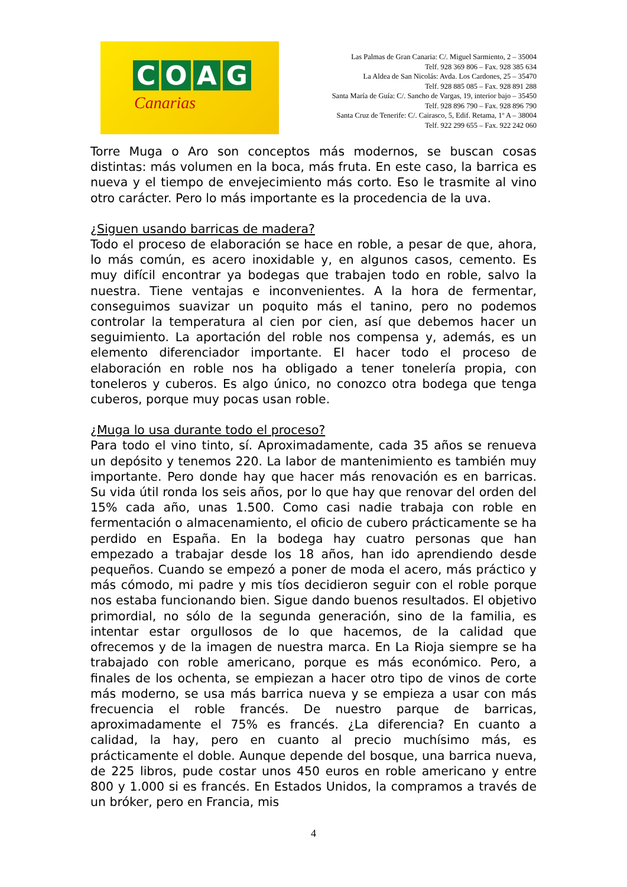COAG
Canarias
Las Palmas de Gran Canaria: C/. Miguel Sarmiento, 2 – 35004
Telf. 928 369 806 – Fax. 928 385 634
La Aldea de San Nicolás: Avda. Los Cardones, 25 – 35470
Telf. 928 885 085 – Fax. 928 891 288
Santa María de Guía: C/. Sancho de Vargas, 19, interior bajo – 35450
Telf. 928 896 790 – Fax. 928 896 790
Santa Cruz de Tenerife: C/. Cairasco, 5, Edif. Retama, 1º A – 38004
Telf. 922 299 655 – Fax. 922 242 060
Torre Muga o Aro son conceptos más modernos, se buscan cosas distintas: más volumen en la boca, más fruta. En este caso, la barrica es nueva y el tiempo de envejecimiento más corto. Eso le trasmite al vino otro carácter. Pero lo más importante es la procedencia de la uva.
¿Siguen usando barricas de madera?
Todo el proceso de elaboración se hace en roble, a pesar de que, ahora, lo más común, es acero inoxidable y, en algunos casos, cemento. Es muy difícil encontrar ya bodegas que trabajen todo en roble, salvo la nuestra. Tiene ventajas e inconvenientes. A la hora de fermentar, conseguimos suavizar un poquito más el tanino, pero no podemos controlar la temperatura al cien por cien, así que debemos hacer un seguimiento. La aportación del roble nos compensa y, además, es un elemento diferenciador importante. El hacer todo el proceso de elaboración en roble nos ha obligado a tener tonelería propia, con toneleros y cuberos. Es algo único, no conozco otra bodega que tenga cuberos, porque muy pocas usan roble.
¿Muga lo usa durante todo el proceso?
Para todo el vino tinto, sí. Aproximadamente, cada 35 años se renueva un depósito y tenemos 220. La labor de mantenimiento es también muy importante. Pero donde hay que hacer más renovación es en barricas. Su vida útil ronda los seis años, por lo que hay que renovar del orden del 15% cada año, unas 1.500. Como casi nadie trabaja con roble en fermentación o almacenamiento, el oficio de cubero prácticamente se ha perdido en España. En la bodega hay cuatro personas que han empezado a trabajar desde los 18 años, han ido aprendiendo desde pequeños. Cuando se empezó a poner de moda el acero, más práctico y más cómodo, mi padre y mis tíos decidieron seguir con el roble porque nos estaba funcionando bien. Sigue dando buenos resultados. El objetivo primordial, no sólo de la segunda generación, sino de la familia, es intentar estar orgullosos de lo que hacemos, de la calidad que ofrecemos y de la imagen de nuestra marca. En La Rioja siempre se ha trabajado con roble americano, porque es más económico. Pero, a finales de los ochenta, se empiezan a hacer otro tipo de vinos de corte más moderno, se usa más barrica nueva y se empieza a usar con más frecuencia el roble francés. De nuestro parque de barricas, aproximadamente el 75% es francés. ¿La diferencia? En cuanto a calidad, la hay, pero en cuanto al precio muchísimo más, es prácticamente el doble. Aunque depende del bosque, una barrica nueva, de 225 libros, pude costar unos 450 euros en roble americano y entre 800 y 1.000 si es francés. En Estados Unidos, la compramos a través de un bróker, pero en Francia, mis
4